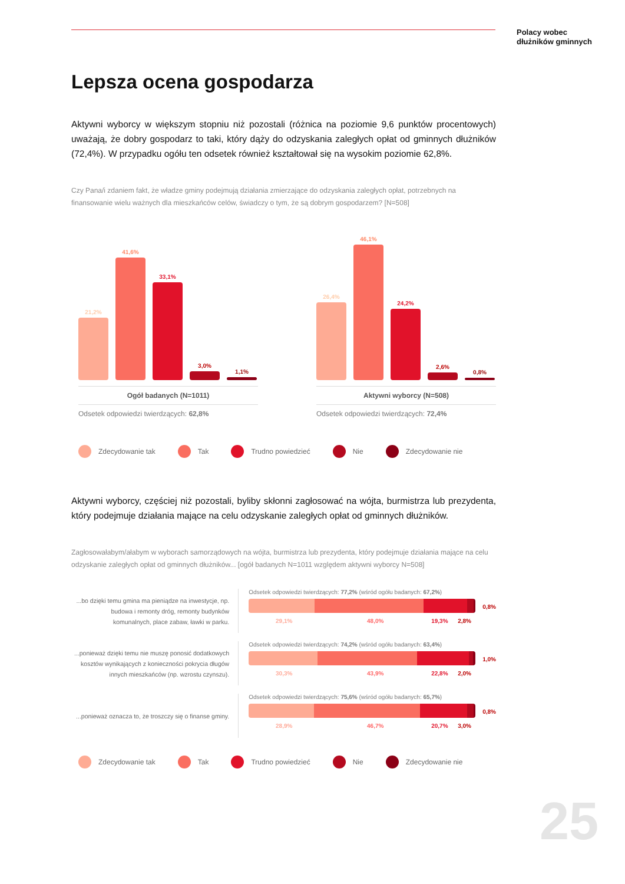Polacy wobec
dłużników gminnych
Lepsza ocena gospodarza
Aktywni wyborcy w większym stopniu niż pozostali (różnica na poziomie 9,6 punktów procentowych) uważają, że dobry gospodarz to taki, który dąży do odzyskania zaległych opłat od gminnych dłużników (72,4%). W przypadku ogółu ten odsetek również kształtował się na wysokim poziomie 62,8%.
Czy Pana/i zdaniem fakt, że władze gminy podejmują działania zmierzające do odzyskania zaległych opłat, potrzebnych na finansowanie wielu ważnych dla mieszkańców celów, świadczy o tym, że są dobrym gospodarzem? [N=508]
21,2%
41,6%
33,1%
3,0%
1,1%
Ogół badanych (N=1011)
Odsetek odpowiedzi twierdzących: 62,8%
26,4%
46,1%
24,2%
2,6%
0,8%
Aktywni wyborcy (N=508)
Odsetek odpowiedzi twierdzących: 72,4%
Zdecydowanie tak Tak Trudno powiedzieć Nie Zdecydowanie nie
Aktywni wyborcy, częściej niż pozostali, byliby skłonni zagłosować na wójta, burmistrza lub prezydenta, który podejmuje działania mające na celu odzyskanie zaległych opłat od gminnych dłużników.
Zagłosowałabym/ałabym w wyborach samorządowych na wójta, burmistrza lub prezydenta, który podejmuje działania mające na celu odzyskanie zaległych opłat od gminnych dłużników... [ogół badanych N=1011 względem aktywni wyborcy N=508]
...bo dzięki temu gmina ma pieniądze na inwestycje, np. budowa i remonty dróg, remonty budynków komunalnych, place zabaw, ławki w parku.
Odsetek odpowiedzi twierdzących: 77,2% (wśród ogółu badanych: 67,2%)
0,8%
29,1% 48,0% 19,3% 2,8%
...ponieważ dzięki temu nie muszę ponosić dodatkowych kosztów wynikających z konieczności pokrycia długów innych mieszkańców (np. wzrostu czynszu).
Odsetek odpowiedzi twierdzących: 74,2% (wśród ogółu badanych: 63,4%)
1,0%
30,3% 43,9% 22,8% 2,0%
...ponieważ oznacza to, że troszczy się o finanse gminy.
Odsetek odpowiedzi twierdzących: 75,6% (wśród ogółu badanych: 65,7%)
0,8%
28,9% 46,7% 20,7% 3,0%
Zdecydowanie tak Tak Trudno powiedzieć Nie Zdecydowanie nie
25